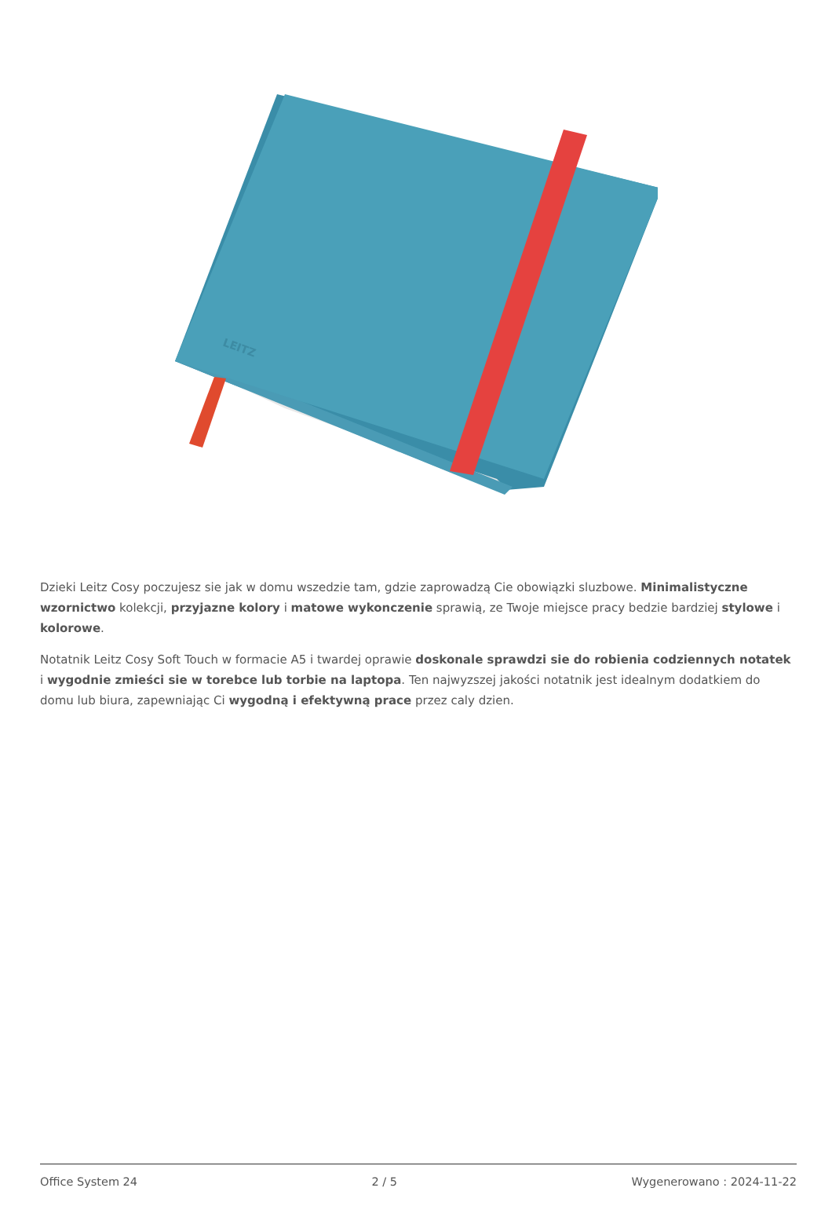LEITZ
Dzieki Leitz Cosy poczujesz sie jak w domu wszedzie tam, gdzie zaprowadzą Cie obowiązki sluzbowe. Minimalistyczne wzornictwo kolekcji, przyjazne kolory i matowe wykonczenie sprawią, ze Twoje miejsce pracy bedzie bardziej stylowe i kolorowe.
Notatnik Leitz Cosy Soft Touch w formacie A5 i twardej oprawie doskonale sprawdzi sie do robienia codziennych notatek i wygodnie zmieści sie w torebce lub torbie na laptopa. Ten najwyzszej jakości notatnik jest idealnym dodatkiem do domu lub biura, zapewniając Ci wygodną i efektywną prace przez caly dzien.
Office System 24 2 / 5 Wygenerowano : 2024-11-22